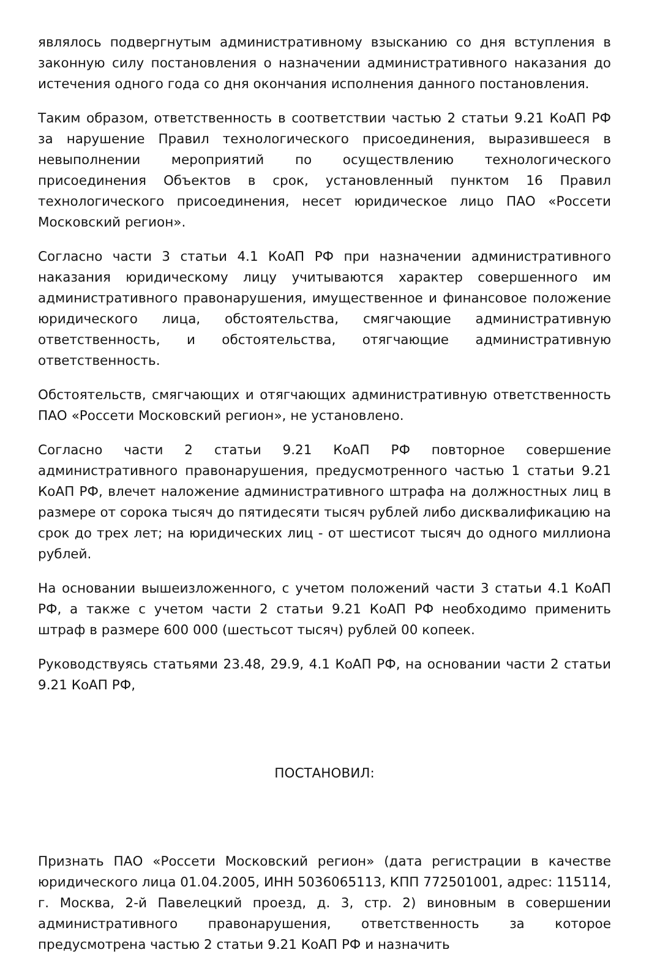являлось подвергнутым административному взысканию со дня вступления в законную силу постановления о назначении административного наказания до истечения одного года со дня окончания исполнения данного постановления.
Таким образом, ответственность в соответствии частью 2 статьи 9.21 КоАП РФ за нарушение Правил технологического присоединения, выразившееся в невыполнении мероприятий по осуществлению технологического присоединения Объектов в срок, установленный пунктом 16 Правил технологического присоединения, несет юридическое лицо ПАО «Россети Московский регион».
Согласно части 3 статьи 4.1 КоАП РФ при назначении административного наказания юридическому лицу учитываются характер совершенного им административного правонарушения, имущественное и финансовое положение юридического лица, обстоятельства, смягчающие административную ответственность, и обстоятельства, отягчающие административную ответственность.
Обстоятельств, смягчающих и отягчающих административную ответственность ПАО «Россети Московский регион», не установлено.
Согласно части 2 статьи 9.21 КоАП РФ повторное совершение административного правонарушения, предусмотренного частью 1 статьи 9.21 КоАП РФ, влечет наложение административного штрафа на должностных лиц в размере от сорока тысяч до пятидесяти тысяч рублей либо дисквалификацию на срок до трех лет; на юридических лиц - от шестисот тысяч до одного миллиона рублей.
На основании вышеизложенного, с учетом положений части 3 статьи 4.1 КоАП РФ, а также с учетом части 2 статьи 9.21 КоАП РФ необходимо применить штраф в размере 600 000 (шестьсот тысяч) рублей 00 копеек.
Руководствуясь статьями 23.48, 29.9, 4.1 КоАП РФ, на основании части 2 статьи 9.21 КоАП РФ,
ПОСТАНОВИЛ:
Признать ПАО «Россети Московский регион» (дата регистрации в качестве юридического лица 01.04.2005, ИНН 5036065113, КПП 772501001, адрес: 115114, г. Москва, 2-й Павелецкий проезд, д. 3, стр. 2) виновным в совершении административного правонарушения, ответственность за которое предусмотрена частью 2 статьи 9.21 КоАП РФ и назначить